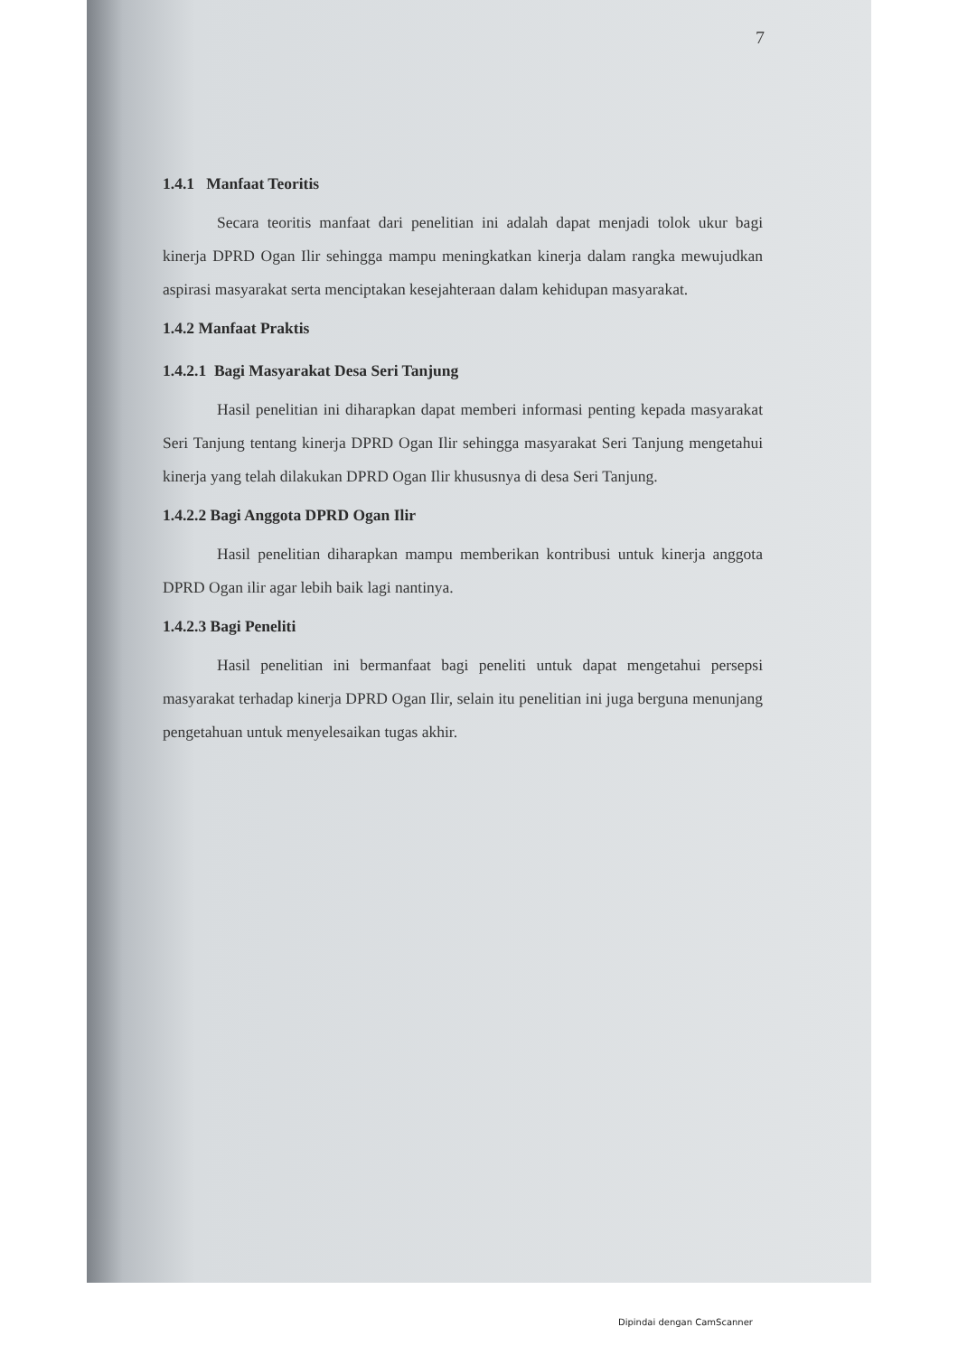7
1.4.1 Manfaat Teoritis
Secara teoritis manfaat dari penelitian ini adalah dapat menjadi tolok ukur bagi kinerja DPRD Ogan Ilir sehingga mampu meningkatkan kinerja dalam rangka mewujudkan aspirasi masyarakat serta menciptakan kesejahteraan dalam kehidupan masyarakat.
1.4.2 Manfaat Praktis
1.4.2.1 Bagi Masyarakat Desa Seri Tanjung
Hasil penelitian ini diharapkan dapat memberi informasi penting kepada masyarakat Seri Tanjung tentang kinerja DPRD Ogan Ilir sehingga masyarakat Seri Tanjung mengetahui kinerja yang telah dilakukan DPRD Ogan Ilir khususnya di desa Seri Tanjung.
1.4.2.2 Bagi Anggota DPRD Ogan Ilir
Hasil penelitian diharapkan mampu memberikan kontribusi untuk kinerja anggota DPRD Ogan ilir agar lebih baik lagi nantinya.
1.4.2.3 Bagi Peneliti
Hasil penelitian ini bermanfaat bagi peneliti untuk dapat mengetahui persepsi masyarakat terhadap kinerja DPRD Ogan Ilir, selain itu penelitian ini juga berguna menunjang pengetahuan untuk menyelesaikan tugas akhir.
Dipindai dengan CamScanner